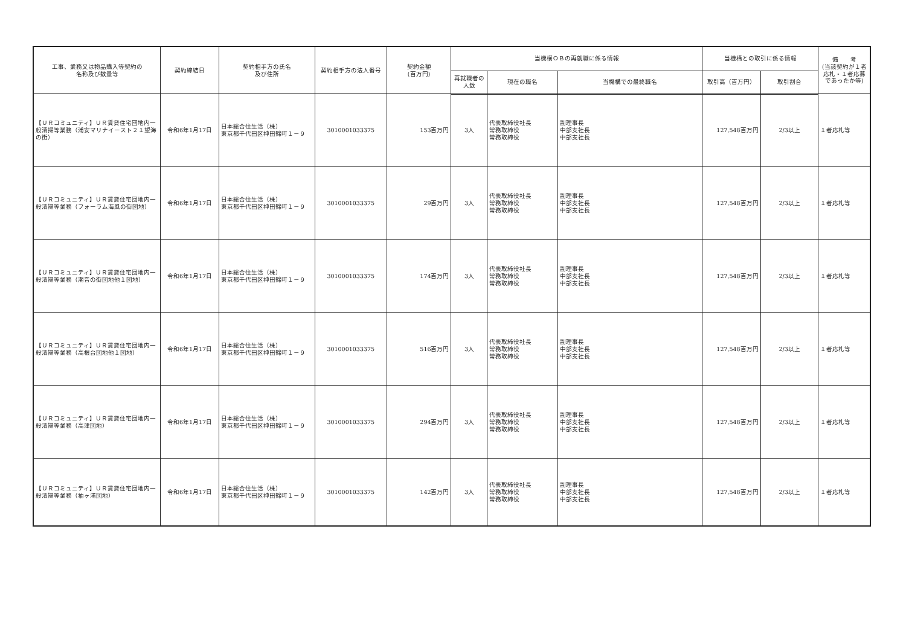| 工事、業務又は物品購入等契約の 名称及び数量等 | 契約締結日 | 契約相手方の氏名 及び住所 | 契約相手方の法人番号 | 契約金額 (百万円) | 当機構ＯＢの再就職に係る情報 | | | 当機構との取引に係る情報 | | 備 考 (当該契約が１者応札・１者応募であったか等) |
| --- | --- | --- | --- | --- | --- | --- | --- | --- | --- | --- |
| | | | | | 再就職者の人数 | 現在の職名 | 当機構での最終職名 | 取引高（百万円） | 取引割合 | |
| 【ＵＲコミュニティ】ＵＲ賃貸住宅団地内一般清掃等業務（浦安マリナイースト２１望海の街） | 令和6年1月17日 | 日本総合住生活（株） 東京都千代田区神田錦町１－９ | 3010001033375 | 153百万円 | 3人 | 代表取締役社長 常務取締役 常務取締役 | 副理事長 中部支社長 中部支社長 | 127,548百万円 | 2/3以上 | １者応札等 |
| 【ＵＲコミュニティ】ＵＲ賃貸住宅団地内一般清掃等業務（フォーラム海風の街団地） | 令和6年1月17日 | 日本総合住生活（株） 東京都千代田区神田錦町１－９ | 3010001033375 | 29百万円 | 3人 | 代表取締役社長 常務取締役 常務取締役 | 副理事長 中部支社長 中部支社長 | 127,548百万円 | 2/3以上 | １者応札等 |
| 【ＵＲコミュニティ】ＵＲ賃貸住宅団地内一般清掃等業務（潮音の街団地他１団地） | 令和6年1月17日 | 日本総合住生活（株） 東京都千代田区神田錦町１－９ | 3010001033375 | 174百万円 | 3人 | 代表取締役社長 常務取締役 常務取締役 | 副理事長 中部支社長 中部支社長 | 127,548百万円 | 2/3以上 | １者応札等 |
| 【ＵＲコミュニティ】ＵＲ賃貸住宅団地内一般清掃等業務（高根台団地他１団地） | 令和6年1月17日 | 日本総合住生活（株） 東京都千代田区神田錦町１－９ | 3010001033375 | 516百万円 | 3人 | 代表取締役社長 常務取締役 常務取締役 | 副理事長 中部支社長 中部支社長 | 127,548百万円 | 2/3以上 | １者応札等 |
| 【ＵＲコミュニティ】ＵＲ賃貸住宅団地内一般清掃等業務（高津団地） | 令和6年1月17日 | 日本総合住生活（株） 東京都千代田区神田錦町１－９ | 3010001033375 | 294百万円 | 3人 | 代表取締役社長 常務取締役 常務取締役 | 副理事長 中部支社長 中部支社長 | 127,548百万円 | 2/3以上 | １者応札等 |
| 【ＵＲコミュニティ】ＵＲ賃貸住宅団地内一般清掃等業務（袖ヶ浦団地） | 令和6年1月17日 | 日本総合住生活（株） 東京都千代田区神田錦町１－９ | 3010001033375 | 142百万円 | 3人 | 代表取締役社長 常務取締役 常務取締役 | 副理事長 中部支社長 中部支社長 | 127,548百万円 | 2/3以上 | １者応札等 |